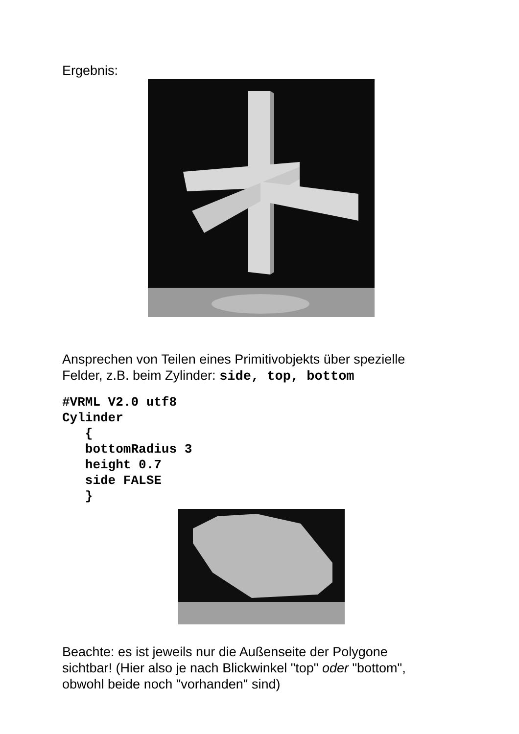Ergebnis:
Ansprechen von Teilen eines Primitivobjekts über spezielle
Felder, z.B. beim Zylinder: side, top, bottom
#VRML V2.0 utf8
Cylinder
   {
   bottomRadius 3
   height 0.7
   side FALSE
   }
Beachte: es ist jeweils nur die Außenseite der Polygone
sichtbar! (Hier also je nach Blickwinkel "top" oder "bottom",
obwohl beide noch "vorhanden" sind)